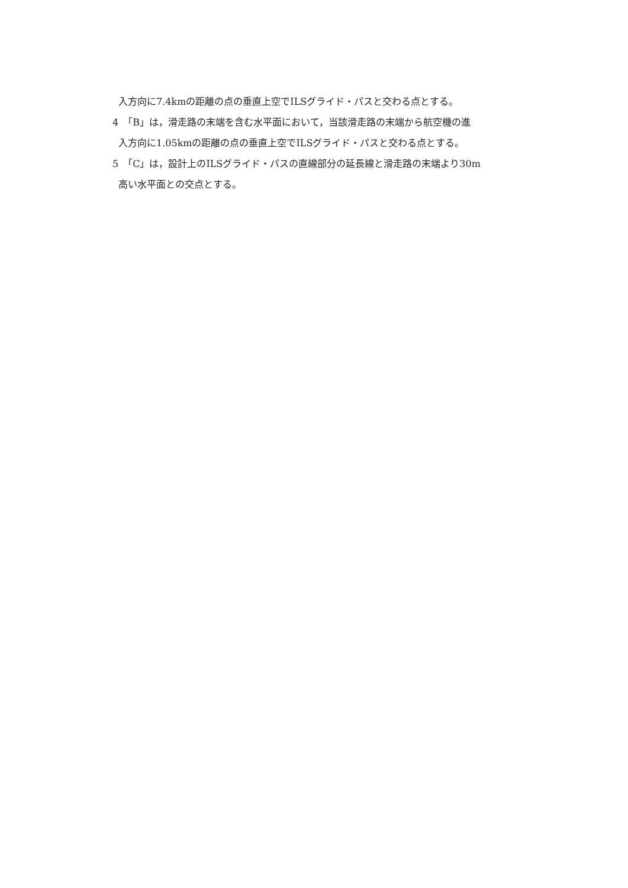入方向に7.4kmの距離の点の垂直上空でILSグライド・パスと交わる点とする。
4　「B」は，滑走路の末端を含む水平面において，当該滑走路の末端から航空機の進
入方向に1.05kmの距離の点の垂直上空でILSグライド・パスと交わる点とする。
5　「C」は，設計上のILSグライド・パスの直線部分の延長線と滑走路の末端より30m
高い水平面との交点とする。